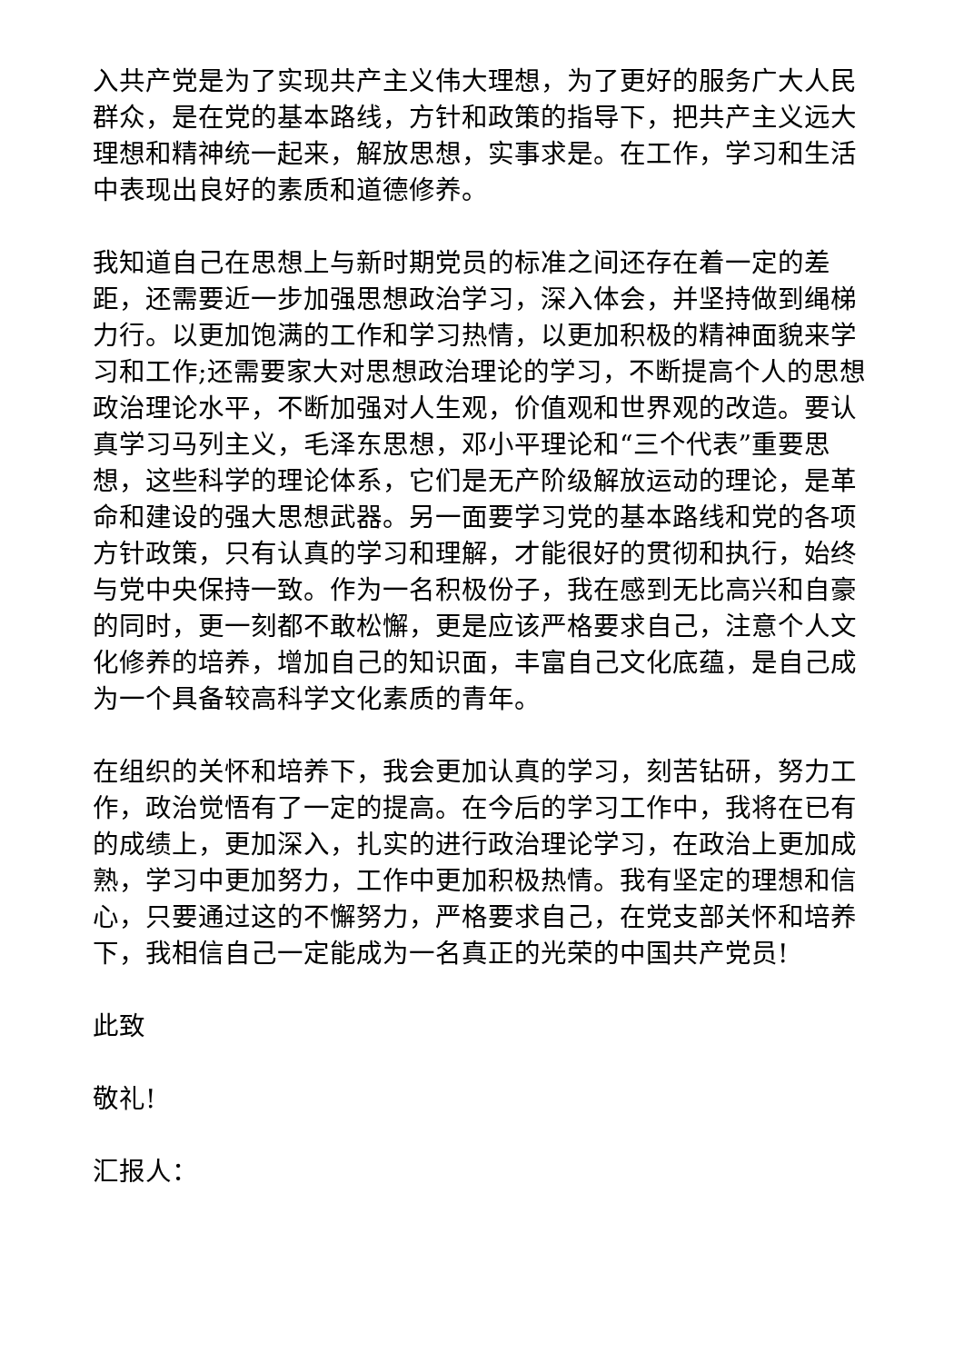入共产党是为了实现共产主义伟大理想，为了更好的服务广大人民群众，是在党的基本路线，方针和政策的指导下，把共产主义远大理想和精神统一起来，解放思想，实事求是。在工作，学习和生活中表现出良好的素质和道德修养。
我知道自己在思想上与新时期党员的标准之间还存在着一定的差距，还需要近一步加强思想政治学习，深入体会，并坚持做到绳梯力行。以更加饱满的工作和学习热情，以更加积极的精神面貌来学习和工作;还需要家大对思想政治理论的学习，不断提高个人的思想政治理论水平，不断加强对人生观，价值观和世界观的改造。要认真学习马列主义，毛泽东思想，邓小平理论和“三个代表”重要思想，这些科学的理论体系，它们是无产阶级解放运动的理论，是革命和建设的强大思想武器。另一面要学习党的基本路线和党的各项方针政策，只有认真的学习和理解，才能很好的贯彻和执行，始终与党中央保持一致。作为一名积极份子，我在感到无比高兴和自豪的同时，更一刻都不敢松懈，更是应该严格要求自己，注意个人文化修养的培养，增加自己的知识面，丰富自己文化底蕴，是自己成为一个具备较高科学文化素质的青年。
在组织的关怀和培养下，我会更加认真的学习，刻苦钻研，努力工作，政治觉悟有了一定的提高。在今后的学习工作中，我将在已有的成绩上，更加深入，扎实的进行政治理论学习，在政治上更加成熟，学习中更加努力，工作中更加积极热情。我有坚定的理想和信心，只要通过这的不懈努力，严格要求自己，在党支部关怀和培养下，我相信自己一定能成为一名真正的光荣的中国共产党员!
此致
敬礼!
汇报人：